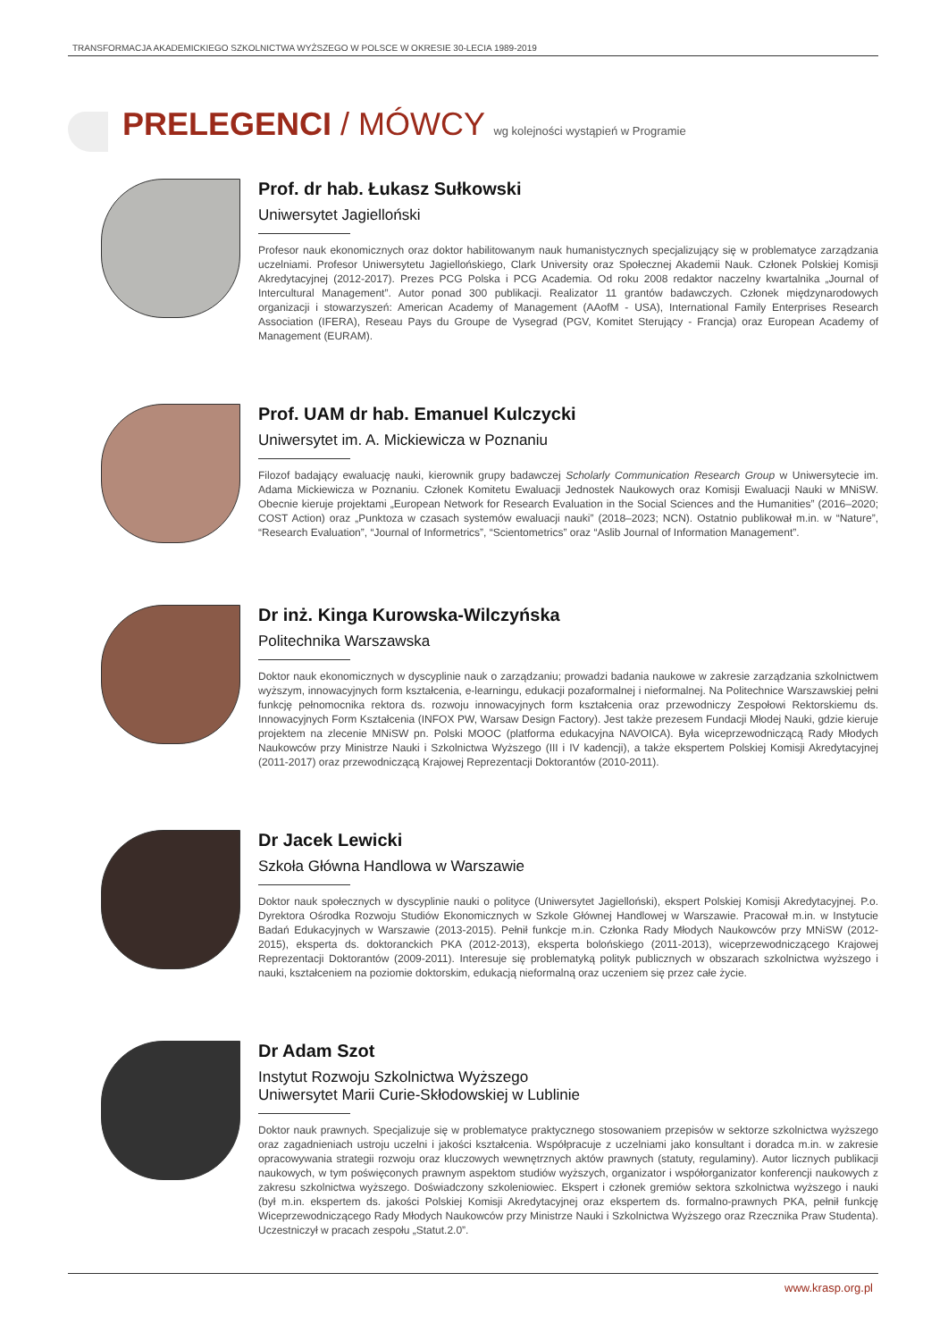TRANSFORMACJA AKADEMICKIEGO SZKOLNICTWA WYŻSZEGO W POLSCE W OKRESIE 30-LECIA 1989-2019
PRELEGENCI / MÓWCY wg kolejności wystąpień w Programie
Prof. dr hab. Łukasz Sułkowski
Uniwersytet Jagielloński
Profesor nauk ekonomicznych oraz doktor habilitowanym nauk humanistycznych specjalizujący się w problematyce zarządzania uczelniami. Profesor Uniwersytetu Jagiellońskiego, Clark University oraz Społecznej Akademii Nauk. Członek Polskiej Komisji Akredytacyjnej (2012-2017). Prezes PCG Polska i PCG Academia. Od roku 2008 redaktor naczelny kwartalnika „Journal of Intercultural Management”. Autor ponad 300 publikacji. Realizator 11 grantów badawczych. Członek międzynarodowych organizacji i stowarzyszeń: American Academy of Management (AAofM - USA), International Family Enterprises Research Association (IFERA), Reseau Pays du Groupe de Vysegrad (PGV, Komitet Sterujący - Francja) oraz European Academy of Management (EURAM).
Prof. UAM dr hab. Emanuel Kulczycki
Uniwersytet im. A. Mickiewicza w Poznaniu
Filozof badający ewaluację nauki, kierownik grupy badawczej Scholarly Communication Research Group w Uniwersytecie im. Adama Mickiewicza w Poznaniu. Członek Komitetu Ewaluacji Jednostek Naukowych oraz Komisji Ewaluacji Nauki w MNiSW. Obecnie kieruje projektami „European Network for Research Evaluation in the Social Sciences and the Humanities” (2016–2020; COST Action) oraz „Punktoza w czasach systemów ewaluacji nauki” (2018–2023; NCN). Ostatnio publikował m.in. w “Nature”, “Research Evaluation”, “Journal of Informetrics”, “Scientometrics” oraz “Aslib Journal of Information Management”.
Dr inż. Kinga Kurowska-Wilczyńska
Politechnika Warszawska
Doktor nauk ekonomicznych w dyscyplinie nauk o zarządzaniu; prowadzi badania naukowe w zakresie zarządzania szkolnictwem wyższym, innowacyjnych form kształcenia, e-learningu, edukacji pozaformalnej i nieformalnej. Na Politechnice Warszawskiej pełni funkcję pełnomocnika rektora ds. rozwoju innowacyjnych form kształcenia oraz przewodniczy Zespołowi Rektorskiemu ds. Innowacyjnych Form Kształcenia (INFOX PW, Warsaw Design Factory). Jest także prezesem Fundacji Młodej Nauki, gdzie kieruje projektem na zlecenie MNiSW pn. Polski MOOC (platforma edukacyjna NAVOICA). Była wiceprzewodniczącą Rady Młodych Naukowców przy Ministrze Nauki i Szkolnictwa Wyższego (III i IV kadencji), a także ekspertem Polskiej Komisji Akredytacyjnej (2011-2017) oraz przewodniczącą Krajowej Reprezentacji Doktorantów (2010-2011).
Dr Jacek Lewicki
Szkoła Główna Handlowa w Warszawie
Doktor nauk społecznych w dyscyplinie nauki o polityce (Uniwersytet Jagielloński), ekspert Polskiej Komisji Akredytacyjnej. P.o. Dyrektora Ośrodka Rozwoju Studiów Ekonomicznych w Szkole Głównej Handlowej w Warszawie. Pracował m.in. w Instytucie Badań Edukacyjnych w Warszawie (2013-2015). Pełnił funkcje m.in. Członka Rady Młodych Naukowców przy MNiSW (2012-2015), eksperta ds. doktoranckich PKA (2012-2013), eksperta bolońskiego (2011-2013), wiceprzewodniczącego Krajowej Reprezentacji Doktorantów (2009-2011). Interesuje się problematyką polityk publicznych w obszarach szkolnictwa wyższego i nauki, kształceniem na poziomie doktorskim, edukacją nieformalną oraz uczeniem się przez całe życie.
Dr Adam Szot
Instytut Rozwoju Szkolnictwa Wyższego
Uniwersytet Marii Curie-Skłodowskiej w Lublinie
Doktor nauk prawnych. Specjalizuje się w problematyce praktycznego stosowaniem przepisów w sektorze szkolnictwa wyższego oraz zagadnieniach ustroju uczelni i jakości kształcenia. Współpracuje z uczelniami jako konsultant i doradca m.in. w zakresie opracowywania strategii rozwoju oraz kluczowych wewnętrznych aktów prawnych (statuty, regulaminy). Autor licznych publikacji naukowych, w tym poświęconych prawnym aspektom studiów wyższych, organizator i współorganizator konferencji naukowych z zakresu szkolnictwa wyższego. Doświadczony szkoleniowiec. Ekspert i członek gremiów sektora szkolnictwa wyższego i nauki (był m.in. ekspertem ds. jakości Polskiej Komisji Akredytacyjnej oraz ekspertem ds. formalno-prawnych PKA, pełnił funkcję Wiceprzewodniczącego Rady Młodych Naukowców przy Ministrze Nauki i Szkolnictwa Wyższego oraz Rzecznika Praw Studenta). Uczestniczył w pracach zespołu „Statut.2.0”.
www.krasp.org.pl